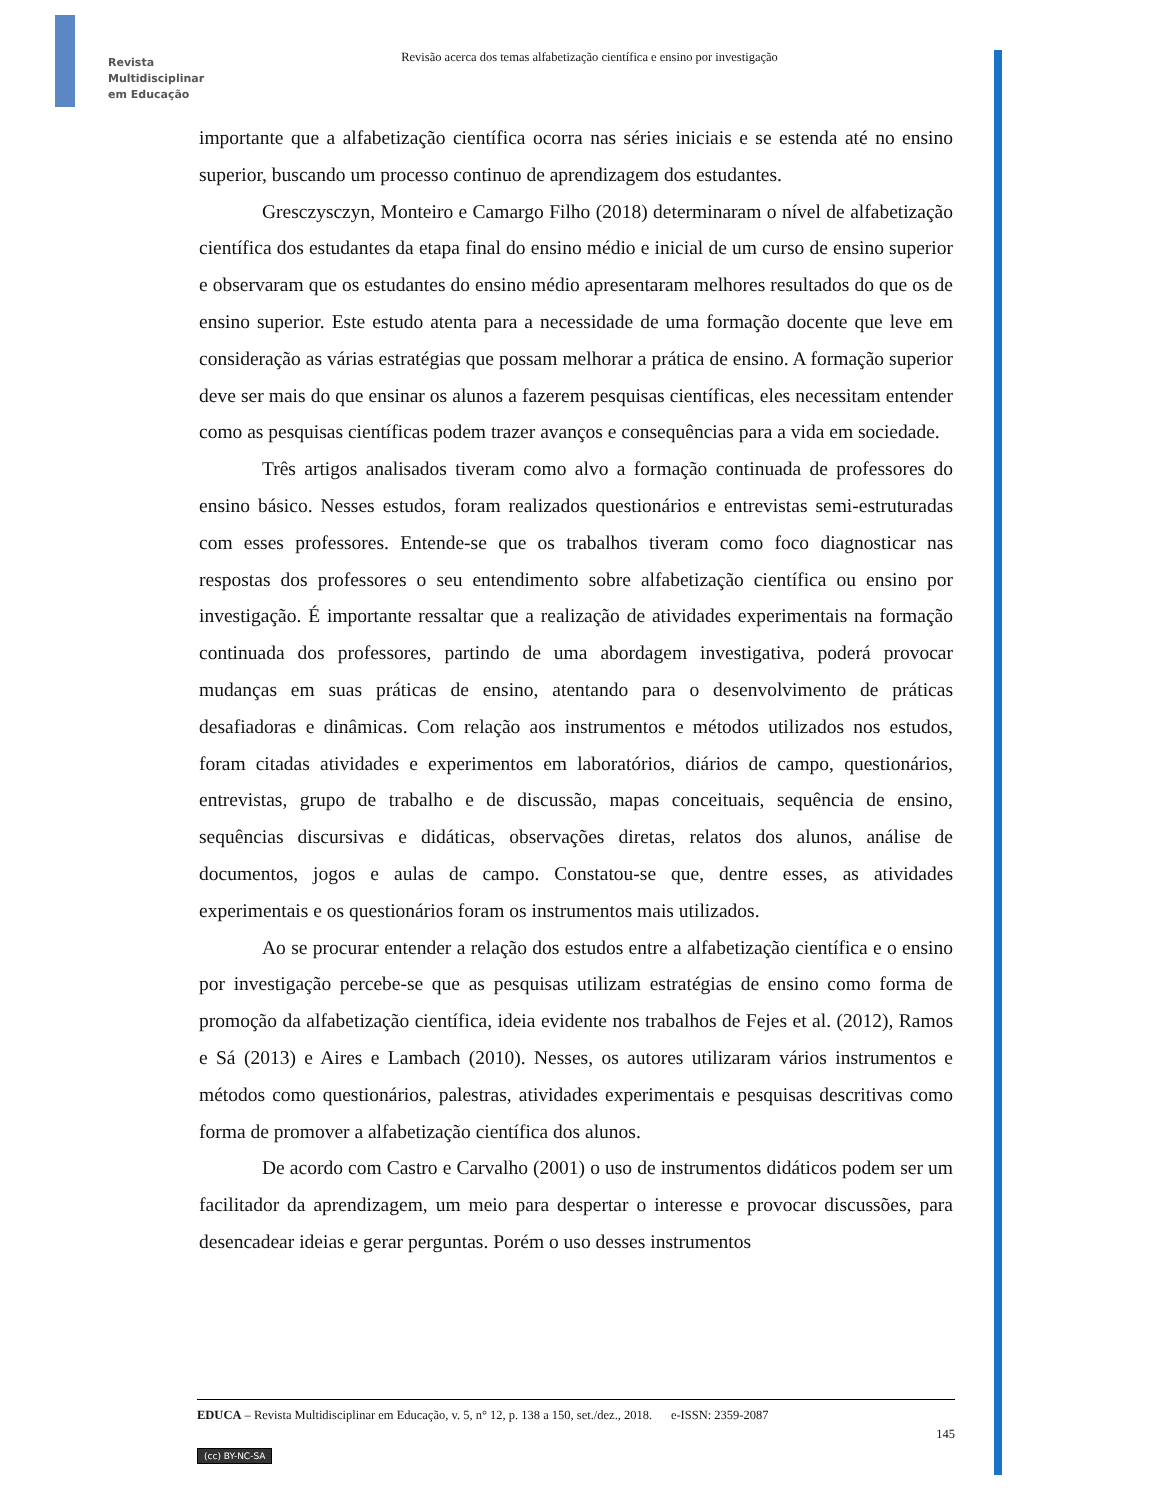Revista
Multidisciplinar
em Educação
Revisão acerca dos temas alfabetização científica e ensino por investigação
importante que a alfabetização científica ocorra nas séries iniciais e se estenda até no ensino superior, buscando um processo continuo de aprendizagem dos estudantes.
Gresczysczyn, Monteiro e Camargo Filho (2018) determinaram o nível de alfabetização científica dos estudantes da etapa final do ensino médio e inicial de um curso de ensino superior e observaram que os estudantes do ensino médio apresentaram melhores resultados do que os de ensino superior. Este estudo atenta para a necessidade de uma formação docente que leve em consideração as várias estratégias que possam melhorar a prática de ensino. A formação superior deve ser mais do que ensinar os alunos a fazerem pesquisas científicas, eles necessitam entender como as pesquisas científicas podem trazer avanços e consequências para a vida em sociedade.
Três artigos analisados tiveram como alvo a formação continuada de professores do ensino básico. Nesses estudos, foram realizados questionários e entrevistas semi-estruturadas com esses professores. Entende-se que os trabalhos tiveram como foco diagnosticar nas respostas dos professores o seu entendimento sobre alfabetização científica ou ensino por investigação. É importante ressaltar que a realização de atividades experimentais na formação continuada dos professores, partindo de uma abordagem investigativa, poderá provocar mudanças em suas práticas de ensino, atentando para o desenvolvimento de práticas desafiadoras e dinâmicas. Com relação aos instrumentos e métodos utilizados nos estudos, foram citadas atividades e experimentos em laboratórios, diários de campo, questionários, entrevistas, grupo de trabalho e de discussão, mapas conceituais, sequência de ensino, sequências discursivas e didáticas, observações diretas, relatos dos alunos, análise de documentos, jogos e aulas de campo. Constatou-se que, dentre esses, as atividades experimentais e os questionários foram os instrumentos mais utilizados.
Ao se procurar entender a relação dos estudos entre a alfabetização científica e o ensino por investigação percebe-se que as pesquisas utilizam estratégias de ensino como forma de promoção da alfabetização científica, ideia evidente nos trabalhos de Fejes et al. (2012), Ramos e Sá (2013) e Aires e Lambach (2010). Nesses, os autores utilizaram vários instrumentos e métodos como questionários, palestras, atividades experimentais e pesquisas descritivas como forma de promover a alfabetização científica dos alunos.
De acordo com Castro e Carvalho (2001) o uso de instrumentos didáticos podem ser um facilitador da aprendizagem, um meio para despertar o interesse e provocar discussões, para desencadear ideias e gerar perguntas. Porém o uso desses instrumentos
EDUCA – Revista Multidisciplinar em Educação, v. 5, n° 12, p. 138 a 150, set./dez., 2018. e-ISSN: 2359-2087
145
(cc) BY-NC-SA